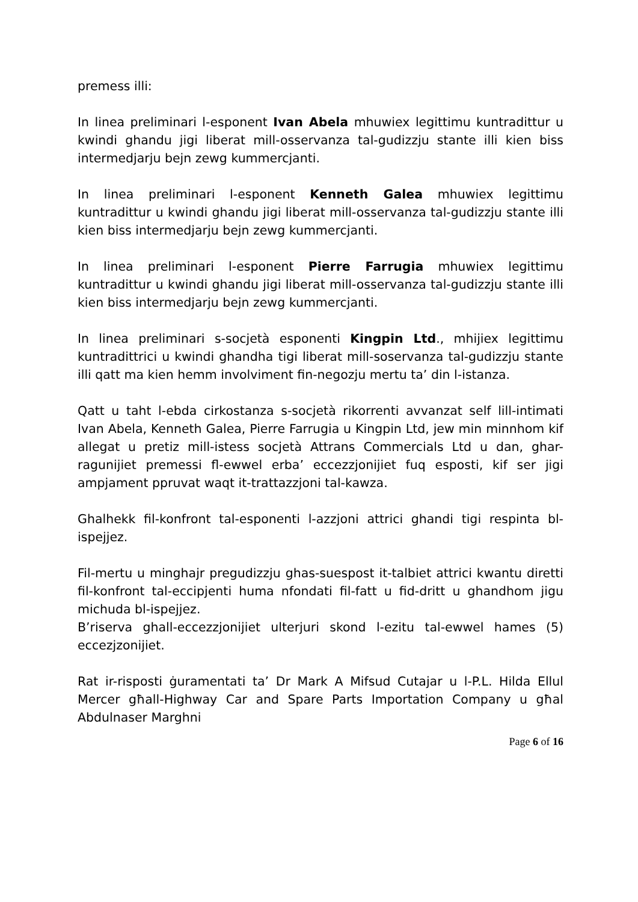premess illi:
In linea preliminari l-esponent Ivan Abela mhuwiex legittimu kuntradittur u kwindi ghandu jigi liberat mill-osservanza tal-gudizzju stante illi kien biss intermedjarju bejn zewg kummercjanti.
In linea preliminari l-esponent Kenneth Galea mhuwiex legittimu kuntradittur u kwindi ghandu jigi liberat mill-osservanza tal-gudizzju stante illi kien biss intermedjarju bejn zewg kummercjanti.
In linea preliminari l-esponent Pierre Farrugia mhuwiex legittimu kuntradittur u kwindi ghandu jigi liberat mill-osservanza tal-gudizzju stante illi kien biss intermedjarju bejn zewg kummercjanti.
In linea preliminari s-socjetà esponenti Kingpin Ltd., mhijiex legittimu kuntradittrici u kwindi ghandha tigi liberat mill-soservanza tal-gudizzju stante illi qatt ma kien hemm involviment fin-negozju mertu ta’ din l-istanza.
Qatt u taht l-ebda cirkostanza s-socjetà rikorrenti avvanzat self lill-intimati Ivan Abela, Kenneth Galea, Pierre Farrugia u Kingpin Ltd, jew min minnhom kif allegat u pretiz mill-istess socjetà Attrans Commercials Ltd u dan, ghar-ragunijiet premessi fl-ewwel erba’ eccezzjonijiet fuq esposti, kif ser jigi ampjament ppruvat waqt it-trattazzjoni tal-kawza.
Ghalhekk fil-konfront tal-esponenti l-azzjoni attrici ghandi tigi respinta bl-ispejjez.
Fil-mertu u minghajr pregudizzju ghas-suespost it-talbiet attrici kwantu diretti fil-konfront tal-eccipjenti huma nfondati fil-fatt u fid-dritt u ghandhom jigu michuda bl-ispejjez.
B’riserva ghall-eccezzjonijiet ulterjuri skond l-ezitu tal-ewwel hames (5) eccezjzonijiet.
Rat ir-risposti ġuramentati ta’ Dr Mark A Mifsud Cutajar u l-P.L. Hilda Ellul Mercer għall-Highway Car and Spare Parts Importation Company u għal Abdulnaser Marghni
Page 6 of 16